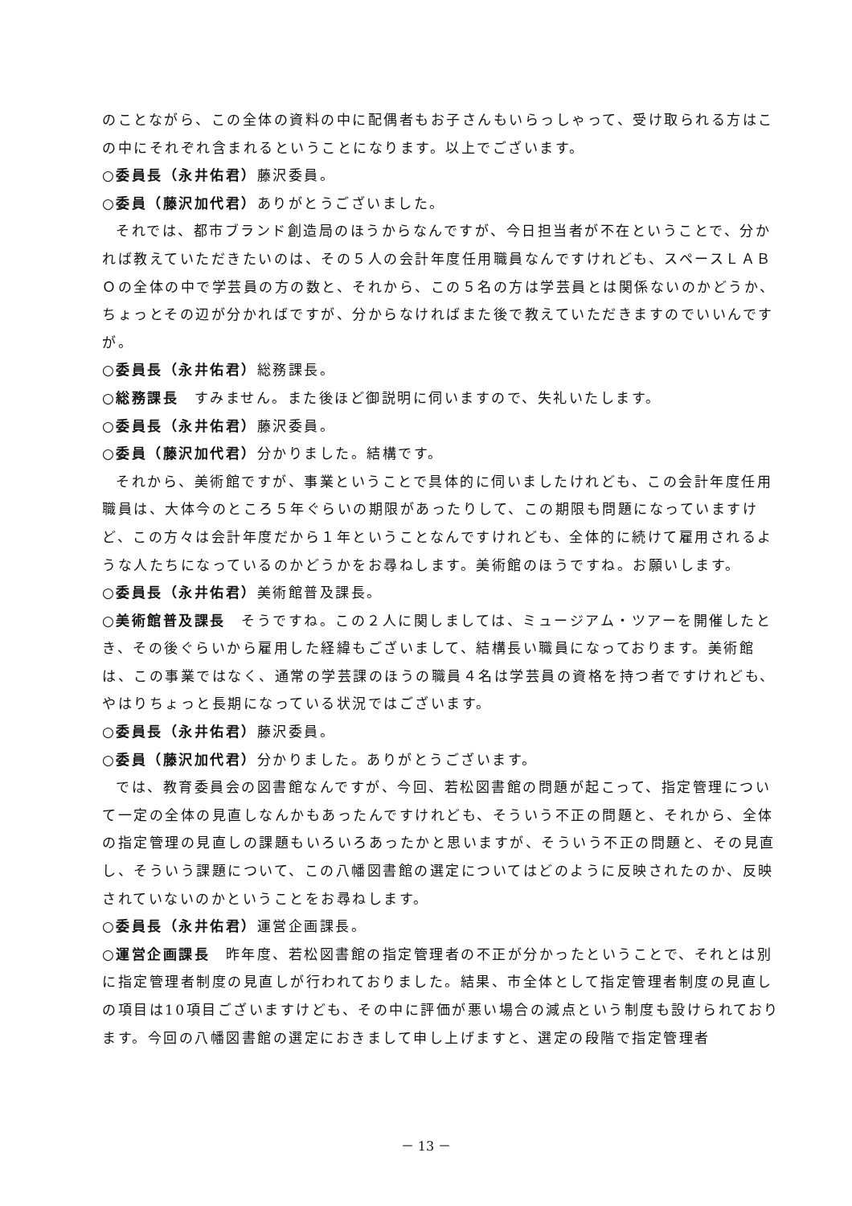のことながら、この全体の資料の中に配偶者もお子さんもいらっしゃって、受け取られる方はこの中にそれぞれ含まれるということになります。以上でございます。
○委員長（永井佑君）藤沢委員。
○委員（藤沢加代君）ありがとうございました。
それでは、都市ブランド創造局のほうからなんですが、今日担当者が不在ということで、分かれば教えていただきたいのは、その５人の会計年度任用職員なんですけれども、スペースＬＡＢＯの全体の中で学芸員の方の数と、それから、この５名の方は学芸員とは関係ないのかどうか、ちょっとその辺が分かればですが、分からなければまた後で教えていただきますのでいいんですが。
○委員長（永井佑君）総務課長。
○総務課長　すみません。また後ほど御説明に伺いますので、失礼いたします。
○委員長（永井佑君）藤沢委員。
○委員（藤沢加代君）分かりました。結構です。
それから、美術館ですが、事業ということで具体的に伺いましたけれども、この会計年度任用職員は、大体今のところ５年ぐらいの期限があったりして、この期限も問題になっていますけど、この方々は会計年度だから１年ということなんですけれども、全体的に続けて雇用されるような人たちになっているのかどうかをお尋ねします。美術館のほうですね。お願いします。
○委員長（永井佑君）美術館普及課長。
○美術館普及課長　そうですね。この２人に関しましては、ミュージアム・ツアーを開催したとき、その後ぐらいから雇用した経緯もございまして、結構長い職員になっております。美術館は、この事業ではなく、通常の学芸課のほうの職員４名は学芸員の資格を持つ者ですけれども、やはりちょっと長期になっている状況ではございます。
○委員長（永井佑君）藤沢委員。
○委員（藤沢加代君）分かりました。ありがとうございます。
では、教育委員会の図書館なんですが、今回、若松図書館の問題が起こって、指定管理について一定の全体の見直しなんかもあったんですけれども、そういう不正の問題と、それから、全体の指定管理の見直しの課題もいろいろあったかと思いますが、そういう不正の問題と、その見直し、そういう課題について、この八幡図書館の選定についてはどのように反映されたのか、反映されていないのかということをお尋ねします。
○委員長（永井佑君）運営企画課長。
○運営企画課長　昨年度、若松図書館の指定管理者の不正が分かったということで、それとは別に指定管理者制度の見直しが行われておりました。結果、市全体として指定管理者制度の見直しの項目は10項目ございますけども、その中に評価が悪い場合の減点という制度も設けられております。今回の八幡図書館の選定におきまして申し上げますと、選定の段階で指定管理者
－ 13 －